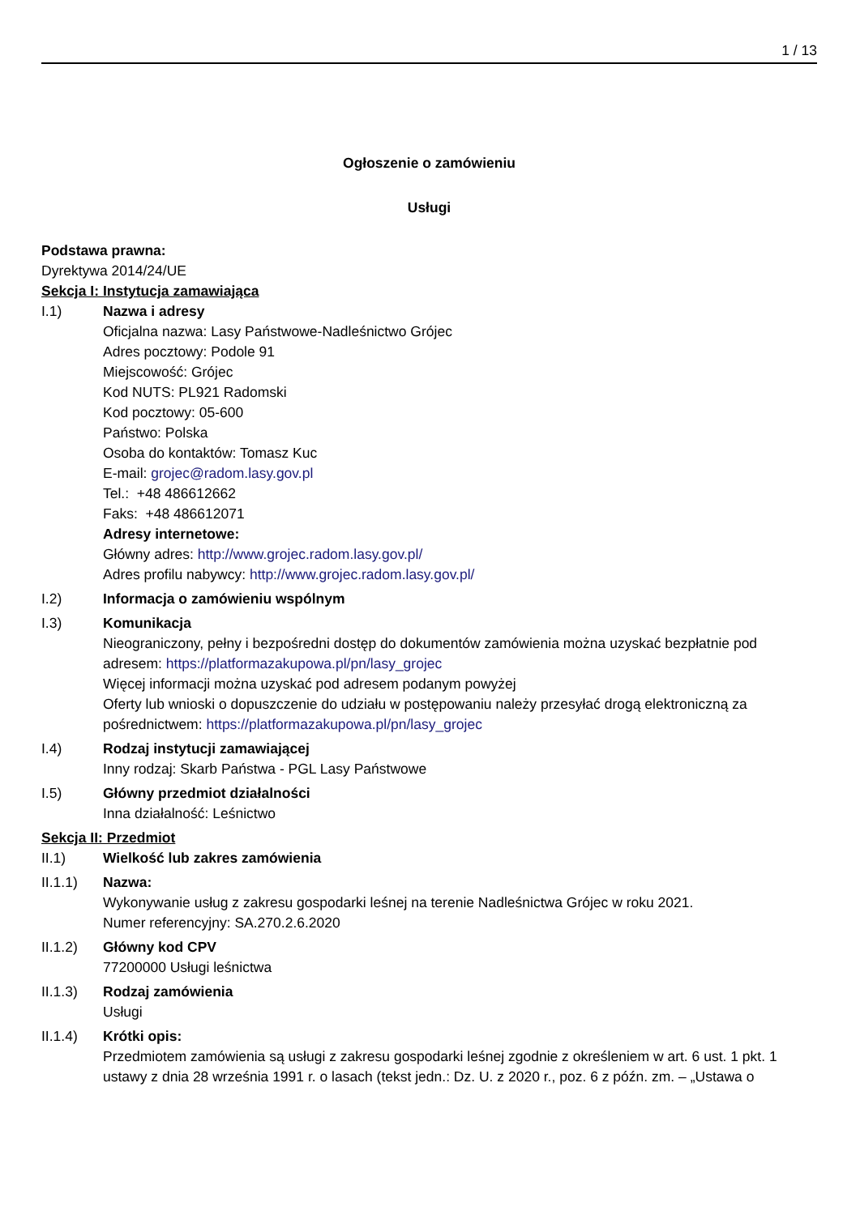1 / 13
Ogłoszenie o zamówieniu
Usługi
Podstawa prawna:
Dyrektywa 2014/24/UE
Sekcja I: Instytucja zamawiająca
I.1) Nazwa i adresy
Oficjalna nazwa: Lasy Państwowe-Nadleśnictwo Grójec
Adres pocztowy: Podole 91
Miejscowość: Grójec
Kod NUTS: PL921 Radomski
Kod pocztowy: 05-600
Państwo: Polska
Osoba do kontaktów: Tomasz Kuc
E-mail: grojec@radom.lasy.gov.pl
Tel.: +48 486612662
Faks: +48 486612071
Adresy internetowe:
Główny adres: http://www.grojec.radom.lasy.gov.pl/
Adres profilu nabywcy: http://www.grojec.radom.lasy.gov.pl/
I.2) Informacja o zamówieniu wspólnym
I.3) Komunikacja
Nieograniczony, pełny i bezpośredni dostęp do dokumentów zamówienia można uzyskać bezpłatnie pod adresem: https://platformazakupowa.pl/pn/lasy_grojec
Więcej informacji można uzyskać pod adresem podanym powyżej
Oferty lub wnioski o dopuszczenie do udziału w postępowaniu należy przesyłać drogą elektroniczną za pośrednictwem: https://platformazakupowa.pl/pn/lasy_grojec
I.4) Rodzaj instytucji zamawiającej
Inny rodzaj: Skarb Państwa - PGL Lasy Państwowe
I.5) Główny przedmiot działalności
Inna działalność: Leśnictwo
Sekcja II: Przedmiot
II.1) Wielkość lub zakres zamówienia
II.1.1) Nazwa:
Wykonywanie usług z zakresu gospodarki leśnej na terenie Nadleśnictwa Grójec w roku 2021.
Numer referencyjny: SA.270.2.6.2020
II.1.2) Główny kod CPV
77200000 Usługi leśnictwa
II.1.3) Rodzaj zamówienia
Usługi
II.1.4) Krótki opis:
Przedmiotem zamówienia są usługi z zakresu gospodarki leśnej zgodnie z określeniem w art. 6 ust. 1 pkt. 1 ustawy z dnia 28 września 1991 r. o lasach (tekst jedn.: Dz. U. z 2020 r., poz. 6 z późn. zm. – „Ustawa o